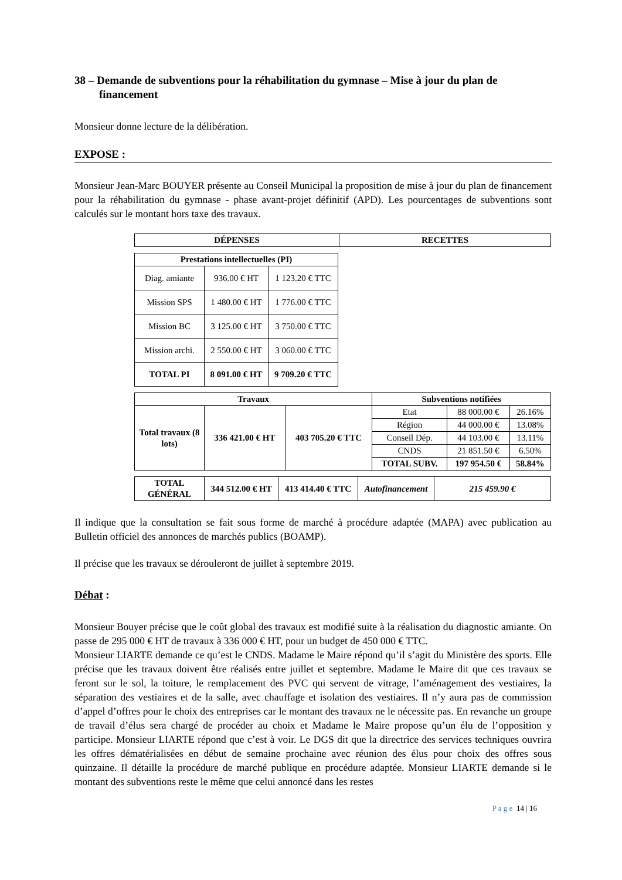38 – Demande de subventions pour la réhabilitation du gymnase – Mise à jour du plan de financement
Monsieur donne lecture de la délibération.
EXPOSE :
Monsieur Jean-Marc BOUYER présente au Conseil Municipal la proposition de mise à jour du plan de financement pour la réhabilitation du gymnase - phase avant-projet définitif (APD). Les pourcentages de subventions sont calculés sur le montant hors taxe des travaux.
| DÉPENSES | RECETTES |
| --- | --- |
| Prestations intellectuelles (PI) | | |
| --- | --- | --- |
| Diag. amiante | 936.00 € HT | 1 123.20 € TTC |
| Mission SPS | 1 480.00 € HT | 1 776.00 € TTC |
| Mission BC | 3 125.00 € HT | 3 750.00 € TTC |
| Mission archi. | 2 550.00 € HT | 3 060.00 € TTC |
| TOTAL PI | 8 091.00 € HT | 9 709.20 € TTC |
| Travaux | | | Subventions notifiées | | |
| --- | --- | --- | --- | --- | --- |
| Total travaux (8 lots) | 336 421.00 € HT | 403 705.20 € TTC | Etat | 88 000.00 € | 26.16% |
| | | | Région | 44 000.00 € | 13.08% |
| | | | Conseil Dép. | 44 103.00 € | 13.11% |
| | | | CNDS | 21 851.50 € | 6.50% |
| | | | TOTAL SUBV. | 197 954.50 € | 58.84% |
| TOTAL GÉNÉRAL | 344 512.00 € HT | 413 414.40 € TTC | Autofinancement | 215 459.90 € |
| --- | --- | --- | --- | --- |
Il indique que la consultation se fait sous forme de marché à procédure adaptée (MAPA) avec publication au Bulletin officiel des annonces de marchés publics (BOAMP).
Il précise que les travaux se dérouleront de juillet à septembre 2019.
Débat :
Monsieur Bouyer précise que le coût global des travaux est modifié suite à la réalisation du diagnostic amiante. On passe de 295 000 € HT de travaux à 336 000 € HT, pour un budget de 450 000 € TTC.
Monsieur LIARTE demande ce qu’est le CNDS. Madame le Maire répond qu’il s’agit du Ministère des sports. Elle précise que les travaux doivent être réalisés entre juillet et septembre. Madame le Maire dit que ces travaux se feront sur le sol, la toiture, le remplacement des PVC qui servent de vitrage, l’aménagement des vestiaires, la séparation des vestiaires et de la salle, avec chauffage et isolation des vestiaires. Il n’y aura pas de commission d’appel d’offres pour le choix des entreprises car le montant des travaux ne le nécessite pas. En revanche un groupe de travail d’élus sera chargé de procéder au choix et Madame le Maire propose qu’un élu de l’opposition y participe. Monsieur LIARTE répond que c’est à voir. Le DGS dit que la directrice des services techniques ouvrira les offres dématérialisées en début de semaine prochaine avec réunion des élus pour choix des offres sous quinzaine. Il détaille la procédure de marché publique en procédure adaptée. Monsieur LIARTE demande si le montant des subventions reste le même que celui annoncé dans les restes
P a g e 14 | 16